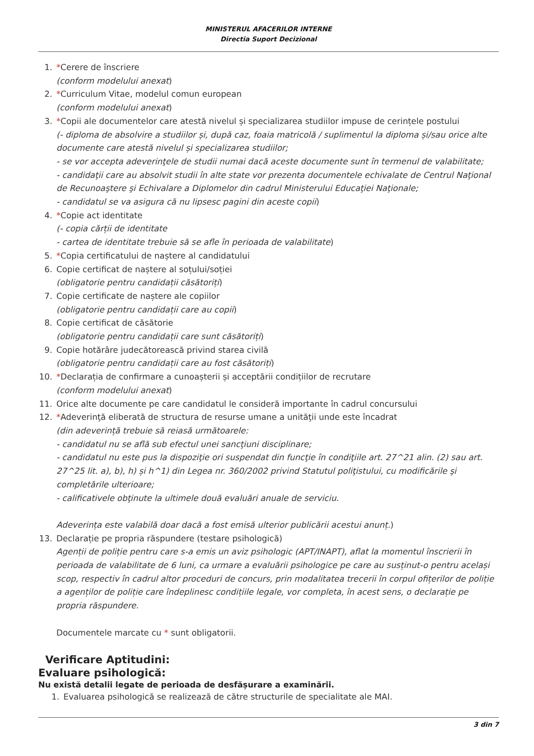MINISTERUL AFACERILOR INTERNE
Directia Suport Decizional
1. *Cerere de înscriere
(conform modelului anexat)
2. *Curriculum Vitae, modelul comun european
(conform modelului anexat)
3. *Copii ale documentelor care atestă nivelul și specializarea studiilor impuse de cerințele postului
(- diploma de absolvire a studiilor și, după caz, foaia matricolă / suplimentul la diploma și/sau orice alte documente care atestă nivelul și specializarea studiilor;
- se vor accepta adeverinţele de studii numai dacă aceste documente sunt în termenul de valabilitate;
- candidaţii care au absolvit studii în alte state vor prezenta documentele echivalate de Centrul Naţional de Recunoaştere şi Echivalare a Diplomelor din cadrul Ministerului Educaţiei Naţionale;
- candidatul se va asigura că nu lipsesc pagini din aceste copii)
4. *Copie act identitate
(- copia cărții de identitate
- cartea de identitate trebuie să se afle în perioada de valabilitate)
5. *Copia certificatului de naștere al candidatului
6. Copie certificat de naștere al soțului/soției
(obligatorie pentru candidații căsătoriți)
7. Copie certificate de naștere ale copiilor
(obligatorie pentru candidații care au copii)
8. Copie certificat de căsătorie
(obligatorie pentru candidații care sunt căsătoriți)
9. Copie hotărâre judecătorească privind starea civilă
(obligatorie pentru candidații care au fost căsătoriți)
10. *Declarația de confirmare a cunoașterii și acceptării condițiilor de recrutare
(conform modelului anexat)
11. Orice alte documente pe care candidatul le consideră importante în cadrul concursului
12. *Adeverinţă eliberată de structura de resurse umane a unităţii unde este încadrat
(din adeverință trebuie să reiasă următoarele:
- candidatul nu se află sub efectul unei sancţiuni disciplinare;
- candidatul nu este pus la dispoziţie ori suspendat din funcţie în condiţiile art. 27^21 alin. (2) sau art. 27^25 lit. a), b), h) și h^1) din Legea nr. 360/2002 privind Statutul poliţistului, cu modificările şi completările ulterioare;
- calificativele obţinute la ultimele două evaluări anuale de serviciu.
Adeverința este valabilă doar dacă a fost emisă ulterior publicării acestui anunț.)
13. Declarație pe propria răspundere (testare psihologică)
Agenții de poliție pentru care s-a emis un aviz psihologic (APT/INAPT), aflat la momentul înscrierii în perioada de valabilitate de 6 luni, ca urmare a evaluării psihologice pe care au susținut-o pentru același scop, respectiv în cadrul altor proceduri de concurs, prin modalitatea trecerii în corpul ofițerilor de poliție a agenților de poliție care îndeplinesc condițiile legale, vor completa, în acest sens, o declarație pe propria răspundere.
Documentele marcate cu * sunt obligatorii.
Verificare Aptitudini:
Evaluare psihologică:
Nu există detalii legate de perioada de desfășurare a examinării.
1. Evaluarea psihologică se realizează de către structurile de specialitate ale MAI.
3 din 7